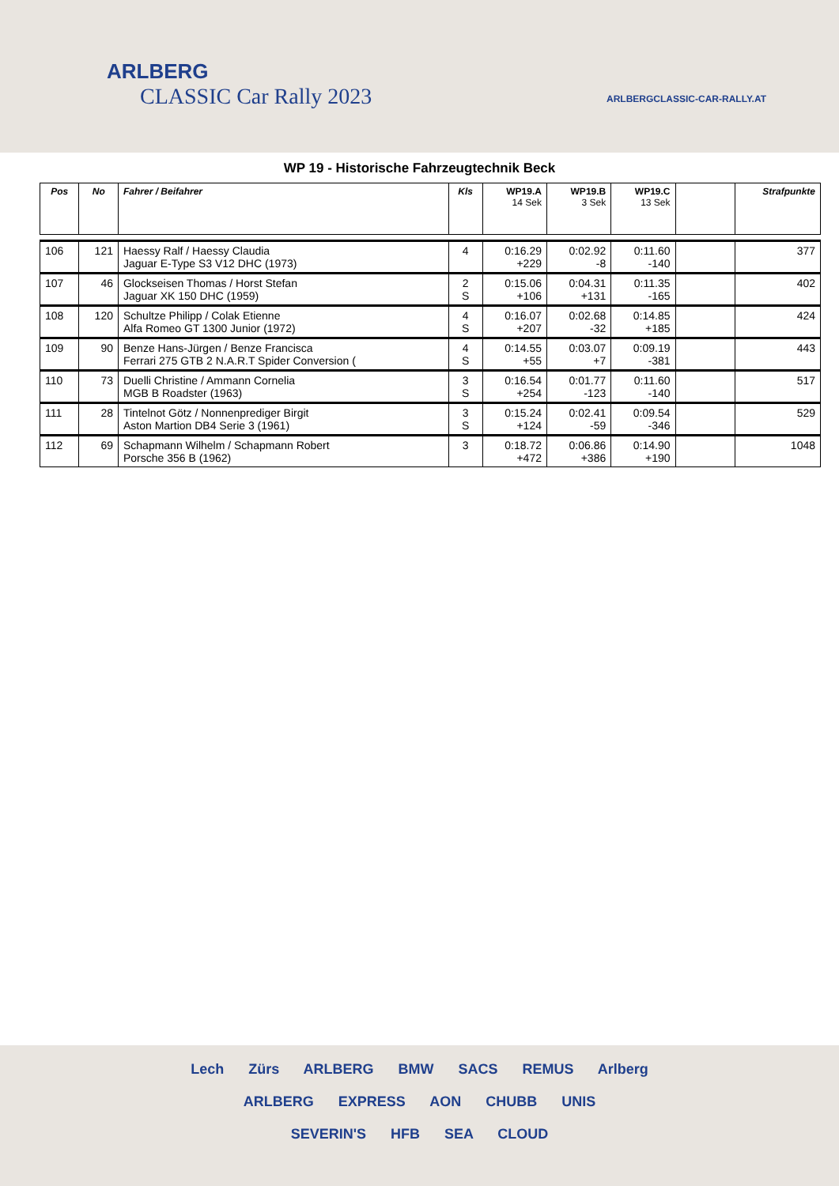ARLBERG
CLASSIC Car Rally 2023
ARLBERGCLASSIC-CAR-RALLY.AT
WP 19 - Historische Fahrzeugtechnik Beck
| Pos | No | Fahrer / Beifahrer | Kls | WP19.A 14 Sek | WP19.B 3 Sek | WP19.C 13 Sek | | Strafpunkte |
| --- | --- | --- | --- | --- | --- | --- | --- | --- |
| 106 | 121 | Haessy Ralf / Haessy Claudia Jaguar E-Type S3 V12 DHC (1973) | 4 | 0:16.29 +229 | 0:02.92 -8 | 0:11.60 -140 | | 377 |
| 107 | 46 | Glockseisen Thomas / Horst Stefan Jaguar XK 150 DHC (1959) | 2 S | 0:15.06 +106 | 0:04.31 +131 | 0:11.35 -165 | | 402 |
| 108 | 120 | Schultze Philipp / Colak Etienne Alfa Romeo GT 1300 Junior (1972) | 4 S | 0:16.07 +207 | 0:02.68 -32 | 0:14.85 +185 | | 424 |
| 109 | 90 | Benze Hans-Jürgen / Benze Francisca Ferrari 275 GTB 2 N.A.R.T Spider Conversion ( | 4 S | 0:14.55 +55 | 0:03.07 +7 | 0:09.19 -381 | | 443 |
| 110 | 73 | Duelli Christine / Ammann Cornelia MGB B Roadster (1963) | 3 S | 0:16.54 +254 | 0:01.77 -123 | 0:11.60 -140 | | 517 |
| 111 | 28 | Tintelnot Götz / Nonnenprediger Birgit Aston Martion DB4 Serie 3 (1961) | 3 S | 0:15.24 +124 | 0:02.41 -59 | 0:09.54 -346 | | 529 |
| 112 | 69 | Schapmann Wilhelm / Schapmann Robert Porsche 356 B (1962) | 3 | 0:18.72 +472 | 0:06.86 +386 | 0:14.90 +190 | | 1048 |
Lech Zürs ARLBERG BMW SACS REMUS Arlberg
ARLBERG EXPRESS AON CHUBB UNIS
SEVERIN'S HFB SEA CLOUD